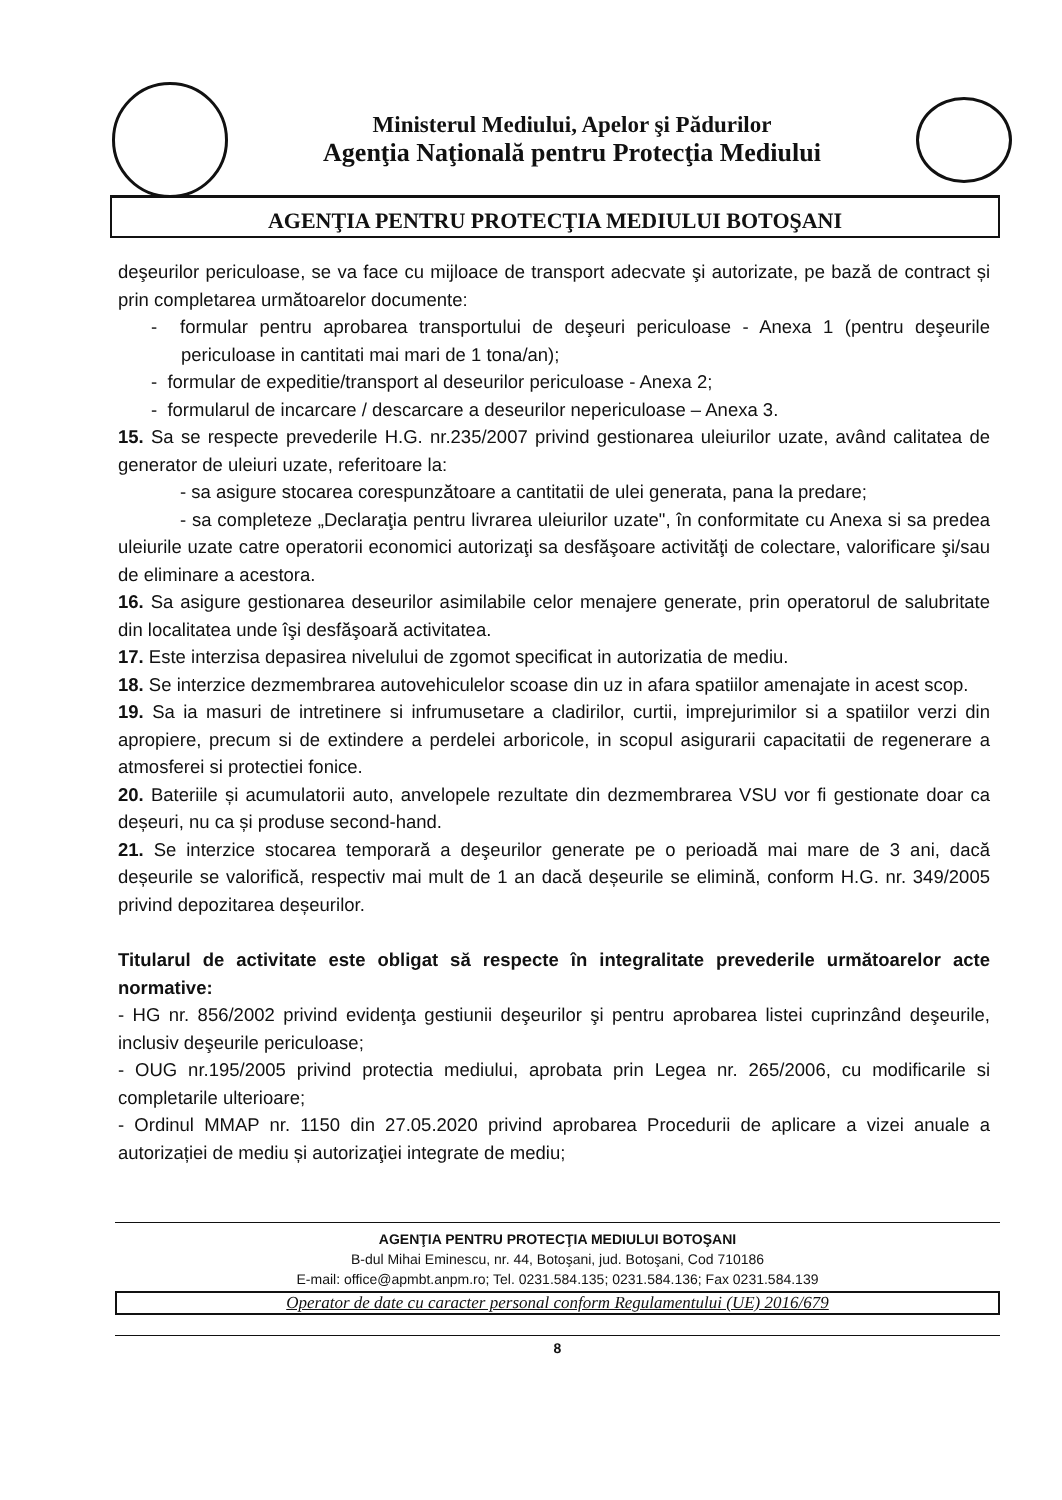Ministerul Mediului, Apelor şi Pădurilor
Agenţia Naţională pentru Protecţia Mediului
AGENŢIA PENTRU PROTECŢIA MEDIULUI BOTOŞANI
deşeurilor periculoase, se va face cu mijloace de transport adecvate şi autorizate, pe bază de contract și prin completarea următoarelor documente:
- formular pentru aprobarea transportului de deşeuri periculoase - Anexa 1 (pentru deşeurile periculoase in cantitati mai mari de 1 tona/an);
- formular de expeditie/transport al deseurilor periculoase - Anexa 2;
- formularul de incarcare / descarcare a deseurilor nepericuloase – Anexa 3.
15. Sa se respecte prevederile H.G. nr.235/2007 privind gestionarea uleiurilor uzate, având calitatea de generator de uleiuri uzate, referitoare la:
- sa asigure stocarea corespunzătoare a cantitatii de ulei generata, pana la predare;
- sa completeze „Declaraţia pentru livrarea uleiurilor uzate", în conformitate cu Anexa si sa predea uleiurile uzate catre operatorii economici autorizaţi sa desfăşoare activităţi de colectare, valorificare şi/sau de eliminare a acestora.
16. Sa asigure gestionarea deseurilor asimilabile celor menajere generate, prin operatorul de salubritate din localitatea unde îşi desfăşoară activitatea.
17. Este interzisa depasirea nivelului de zgomot specificat in autorizatia de mediu.
18. Se interzice dezmembrarea autovehiculelor scoase din uz in afara spatiilor amenajate in acest scop.
19. Sa ia masuri de intretinere si infrumusetare a cladirilor, curtii, imprejurimilor si a spatiilor verzi din apropiere, precum si de extindere a perdelei arboricole, in scopul asigurarii capacitatii de regenerare a atmosferei si protectiei fonice.
20. Bateriile și acumulatorii auto, anvelopele rezultate din dezmembrarea VSU vor fi gestionate doar ca deșeuri, nu ca și produse second-hand.
21. Se interzice stocarea temporară a deşeurilor generate pe o perioadă mai mare de 3 ani, dacă deșeurile se valorifică, respectiv mai mult de 1 an dacă deșeurile se elimină, conform H.G. nr. 349/2005 privind depozitarea deșeurilor.
Titularul de activitate este obligat să respecte în integralitate prevederile următoarelor acte normative:
- HG nr. 856/2002 privind evidenţa gestiunii deşeurilor şi pentru aprobarea listei cuprinzând deşeurile, inclusiv deşeurile periculoase;
- OUG nr.195/2005 privind protectia mediului, aprobata prin Legea nr. 265/2006, cu modificarile si completarile ulterioare;
- Ordinul MMAP nr. 1150 din 27.05.2020 privind aprobarea Procedurii de aplicare a vizei anuale a autorizației de mediu și autorizaţiei integrate de mediu;
AGENŢIA PENTRU PROTECŢIA MEDIULUI BOTOŞANI
B-dul Mihai Eminescu, nr. 44, Botoşani, jud. Botoşani, Cod 710186
E-mail: office@apmbt.anpm.ro; Tel. 0231.584.135; 0231.584.136; Fax 0231.584.139
Operator de date cu caracter personal conform Regulamentului (UE) 2016/679
8